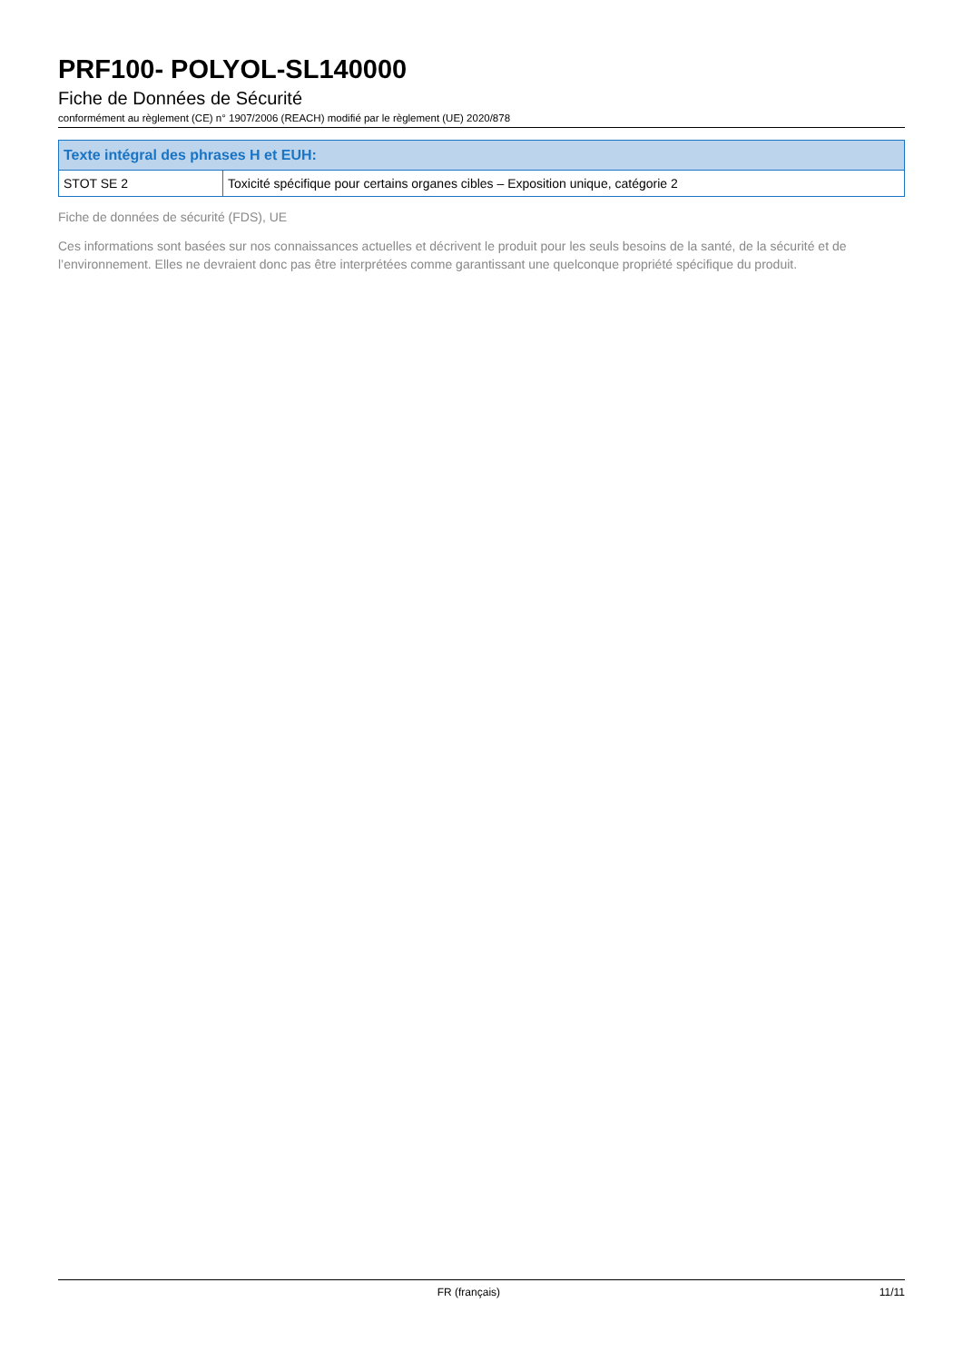PRF100- POLYOL-SL140000
Fiche de Données de Sécurité
conformément au règlement (CE) n° 1907/2006 (REACH) modifié par le règlement (UE) 2020/878
| Texte intégral des phrases H et EUH: | |
| --- | --- |
| STOT SE 2 | Toxicité spécifique pour certains organes cibles – Exposition unique, catégorie 2 |
Fiche de données de sécurité (FDS), UE
Ces informations sont basées sur nos connaissances actuelles et décrivent le produit pour les seuls besoins de la santé, de la sécurité et de l’environnement. Elles ne devraient donc pas être interprétées comme garantissant une quelconque propriété spécifique du produit.
FR (français) 11/11